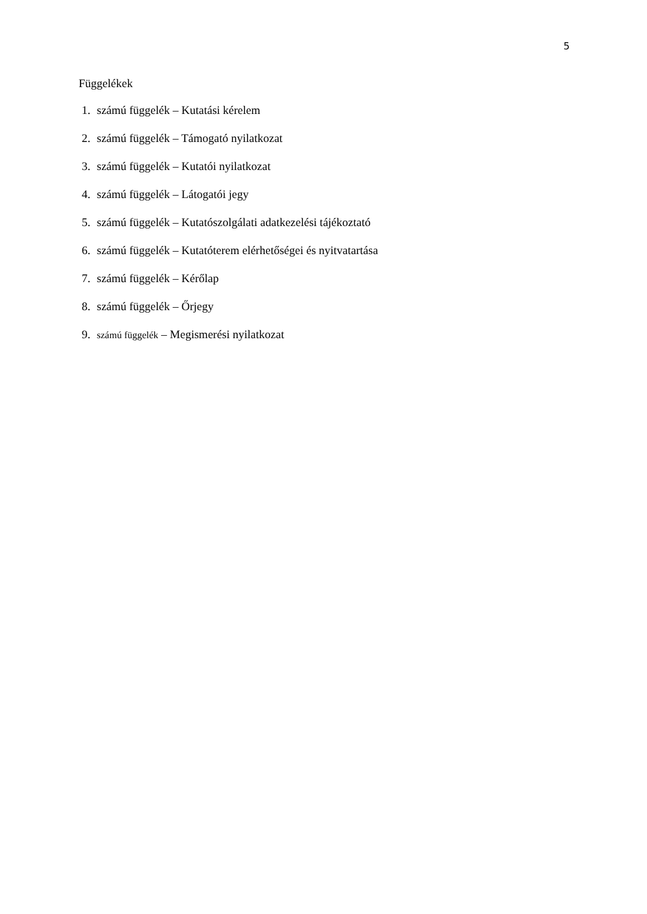5
Függelékek
1. számú függelék – Kutatási kérelem
2. számú függelék – Támogató nyilatkozat
3. számú függelék – Kutatói nyilatkozat
4. számú függelék – Látogatói jegy
5. számú függelék – Kutatószolgálati adatkezelési tájékoztató
6. számú függelék – Kutatóterem elérhetőségei és nyitvatartása
7. számú függelék – Kérőlap
8. számú függelék – Őrjegy
9. számú függelék – Megismerési nyilatkozat